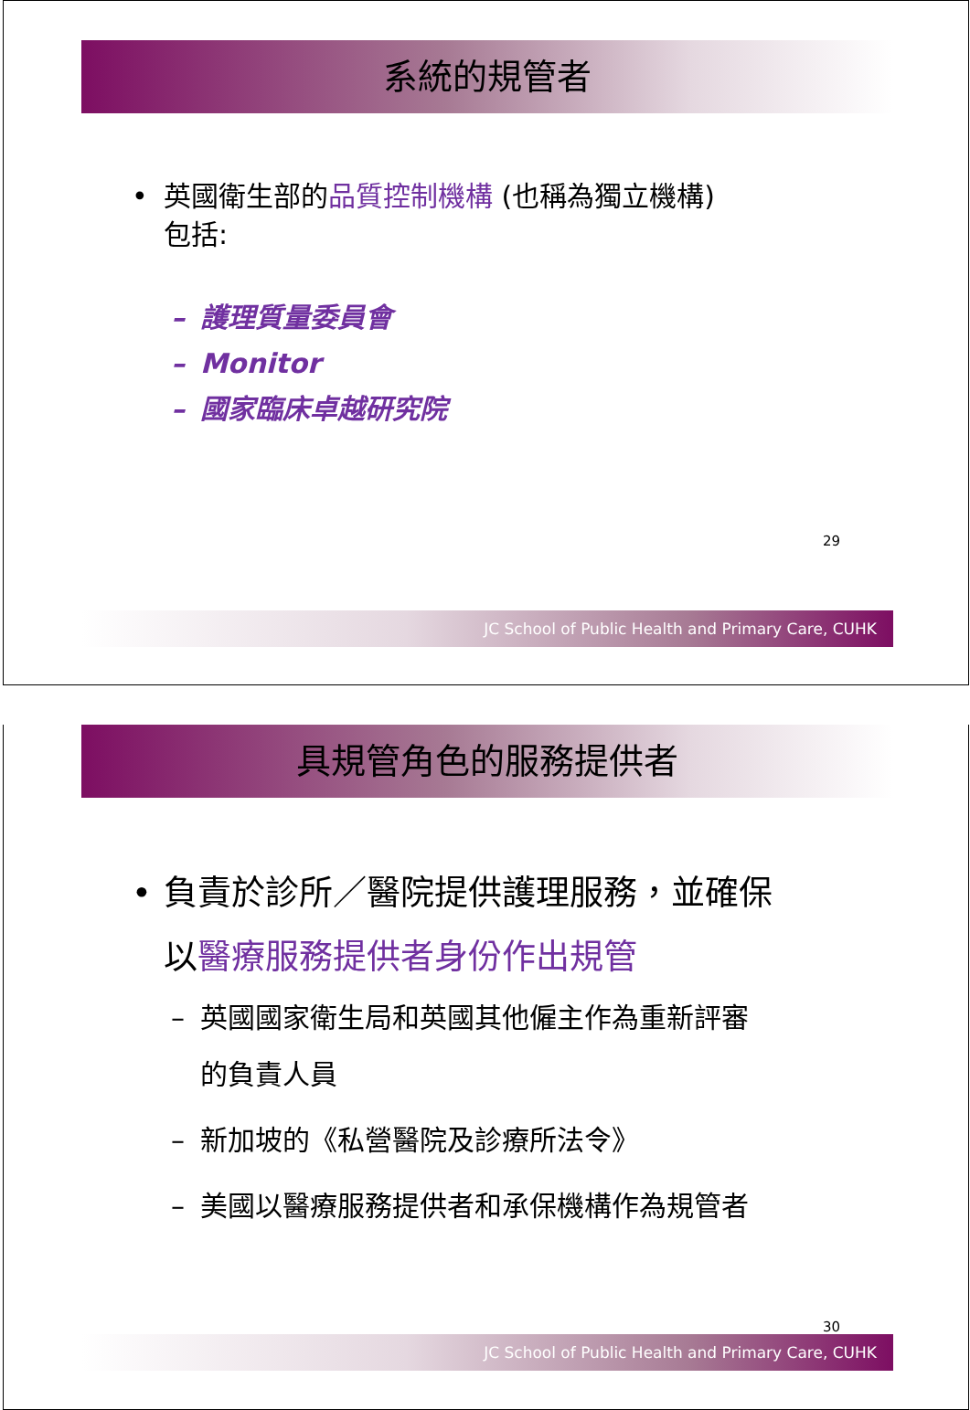系統的規管者
• 英國衛生部的品質控制機構 (也稱為獨立機構)
包括:
– 護理質量委員會
– Monitor
– 國家臨床卓越研究院
29
JC School of Public Health and Primary Care, CUHK
具規管角色的服務提供者
• 負責於診所／醫院提供護理服務，並確保
以醫療服務提供者身份作出規管
– 英國國家衛生局和英國其他僱主作為重新評審
的負責人員
– 新加坡的《私營醫院及診療所法令》
– 美國以醫療服務提供者和承保機構作為規管者
30
JC School of Public Health and Primary Care, CUHK